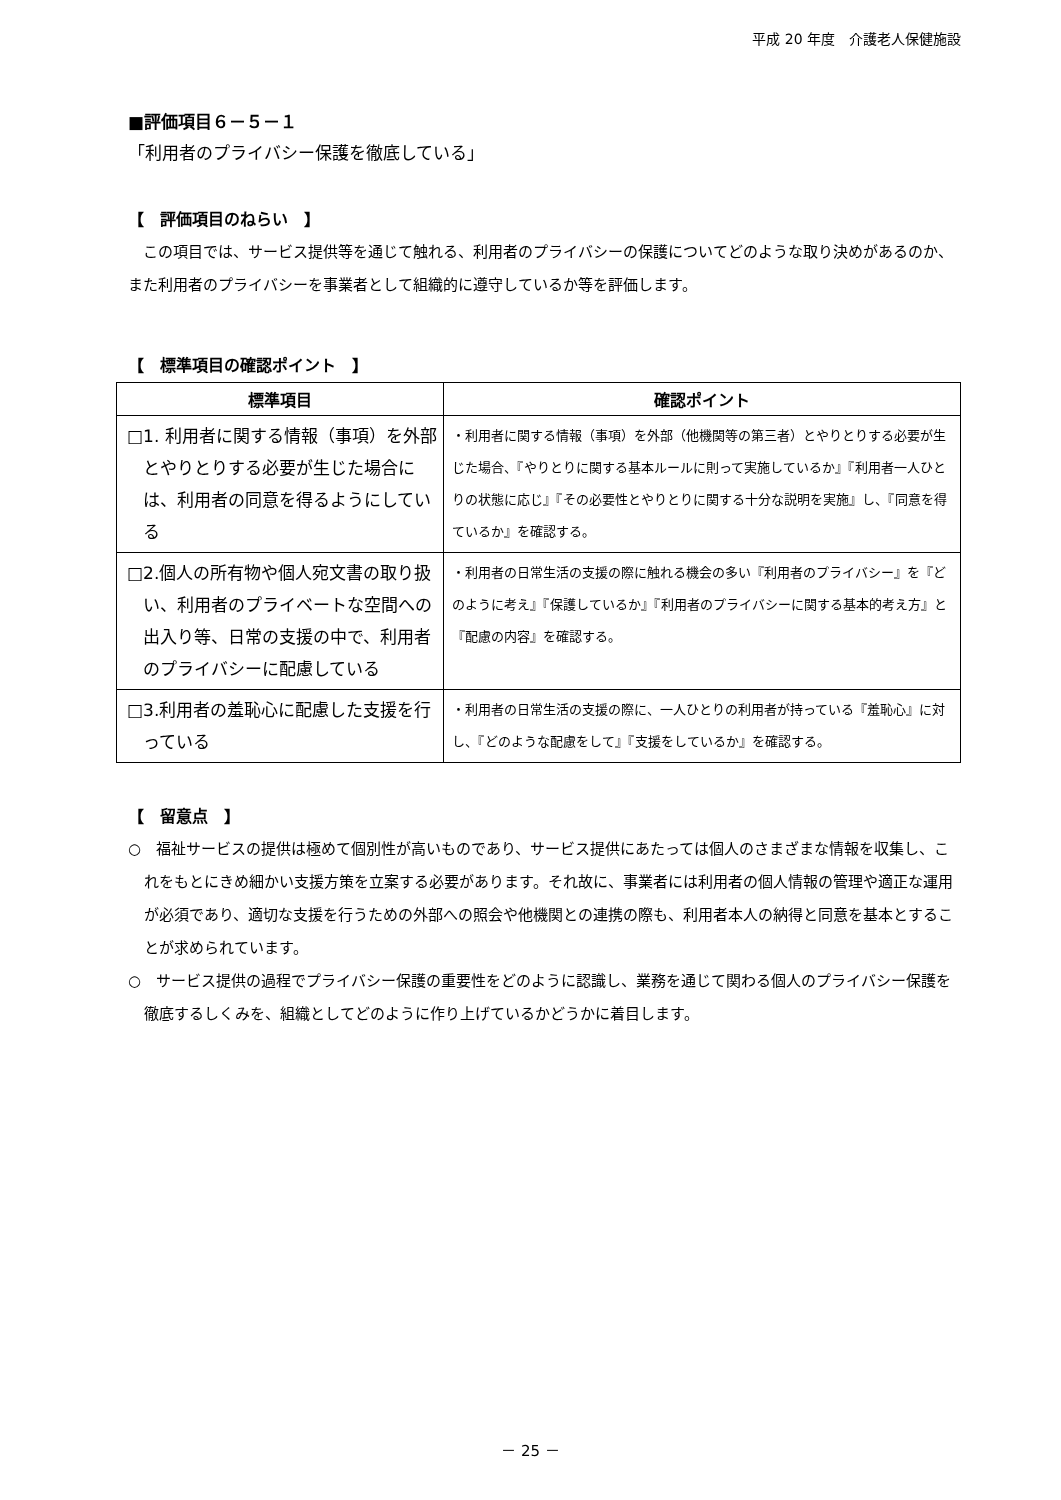平成 20 年度　介護老人保健施設
■評価項目６－５－１
「利用者のプライバシー保護を徹底している」
【　評価項目のねらい　】
　この項目では、サービス提供等を通じて触れる、利用者のプライバシーの保護についてどのような取り決めがあるのか、また利用者のプライバシーを事業者として組織的に遵守しているか等を評価します。
【　標準項目の確認ポイント　】
| 標準項目 | 確認ポイント |
| --- | --- |
| □1. 利用者に関する情報（事項）を外部とやりとりする必要が生じた場合には、利用者の同意を得るようにしている | ・利用者に関する情報（事項）を外部（他機関等の第三者）とやりとりする必要が生じた場合、『やりとりに関する基本ルールに則って実施しているか』『利用者一人ひとりの状態に応じ』『その必要性とやりとりに関する十分な説明を実施』し、『同意を得ているか』を確認する。 |
| □2.個人の所有物や個人宛文書の取り扱い、利用者のプライベートな空間への出入り等、日常の支援の中で、利用者のプライバシーに配慮している | ・利用者の日常生活の支援の際に触れる機会の多い『利用者のプライバシー』を『どのように考え』『保護しているか』『利用者のプライバシーに関する基本的考え方』と『配慮の内容』を確認する。 |
| □3.利用者の羞恥心に配慮した支援を行っている | ・利用者の日常生活の支援の際に、一人ひとりの利用者が持っている『羞恥心』に対し、『どのような配慮をして』『支援をしているか』を確認する。 |
【　留意点　】
○　福祉サービスの提供は極めて個別性が高いものであり、サービス提供にあたっては個人のさまざまな情報を収集し、これをもとにきめ細かい支援方策を立案する必要があります。それ故に、事業者には利用者の個人情報の管理や適正な運用が必須であり、適切な支援を行うための外部への照会や他機関との連携の際も、利用者本人の納得と同意を基本とすることが求められています。
○　サービス提供の過程でプライバシー保護の重要性をどのように認識し、業務を通じて関わる個人のプライバシー保護を徹底するしくみを、組織としてどのように作り上げているかどうかに着目します。
－ 25 －